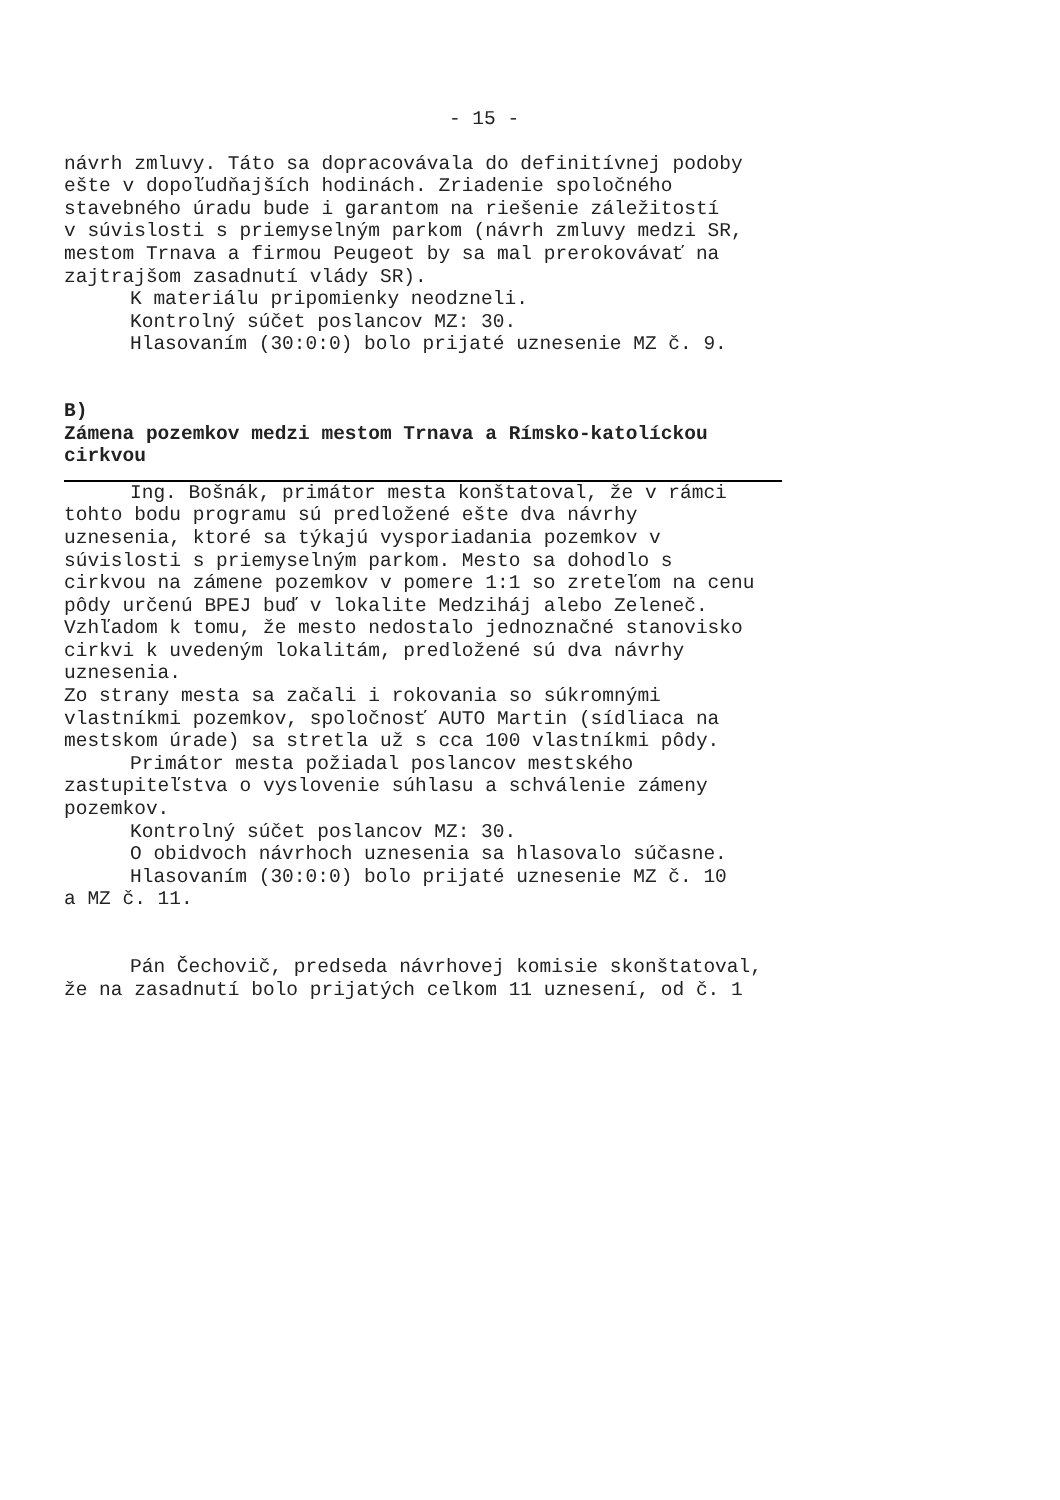- 15 -
návrh zmluvy. Táto sa dopracovávala do definitívnej podoby ešte v dopoľudňajších hodinách. Zriadenie spoločného stavebného úradu bude i garantom na riešenie záležitostí v súvislosti s priemyselným parkom (návrh zmluvy medzi SR, mestom Trnava a firmou Peugeot by sa mal prerokovávať na zajtrajšom zasadnutí vlády SR).
K materiálu pripomienky neodzneli.
Kontrolný súčet poslancov MZ: 30.
Hlasovaním (30:0:0) bolo prijaté uznesenie MZ č. 9.
B)
Zámena pozemkov medzi mestom Trnava a Rímsko-katolíckou cirkvou
Ing. Bošnák, primátor mesta konštatoval, že v rámci tohto bodu programu sú predložené ešte dva návrhy uznesenia, ktoré sa týkajú vysporiadania pozemkov v súvislosti s priemyselným parkom. Mesto sa dohodlo s cirkvou na zámene pozemkov v pomere 1:1 so zreteľom na cenu pôdy určenú BPEJ buď v lokalite Medziháj alebo Zeleneč. Vzhľadom k tomu, že mesto nedostalo jednoznačné stanovisko cirkvi k uvedeným lokalitám, predložené sú dva návrhy uznesenia. Zo strany mesta sa začali i rokovania so súkromnými vlastníkmi pozemkov, spoločnosť AUTO Martin (sídliaca na mestskom úrade) sa stretla už s cca 100 vlastníkmi pôdy.
Primátor mesta požiadal poslancov mestského zastupiteľstva o vyslovenie súhlasu a schválenie zámeny pozemkov.
Kontrolný súčet poslancov MZ: 30.
O obidvoch návrhoch uznesenia sa hlasovalo súčasne.
Hlasovaním (30:0:0) bolo prijaté uznesenie MZ č. 10 a MZ č. 11.
Pán Čechovič, predseda návrhovej komisie skonštatoval, že na zasadnutí bolo prijatých celkom 11 uznesení, od č. 1